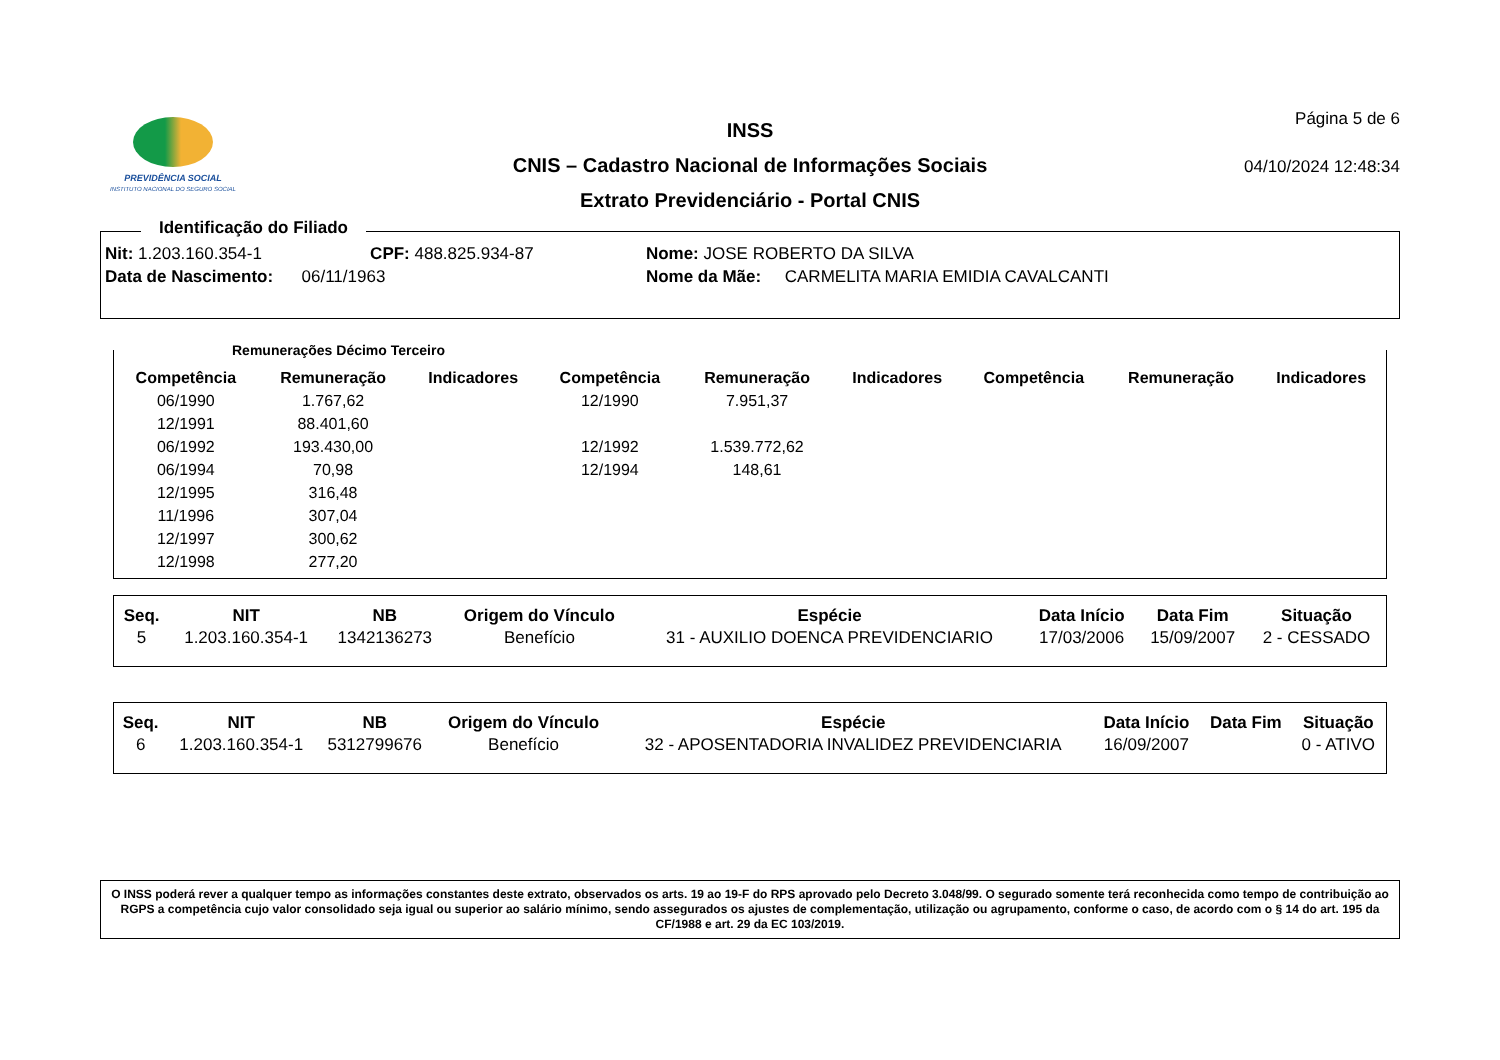PREVIDÊNCIA SOCIAL
INSTITUTO NACIONAL DO SEGURO SOCIAL
INSS
CNIS – Cadastro Nacional de Informações Sociais
Extrato Previdenciário - Portal CNIS
Página 5 de 6
04/10/2024 12:48:34
Identificação do Filiado
| Nit: 1.203.160.354-1 | CPF: 488.825.934-87 | Nome: JOSE ROBERTO DA SILVA |
| Data de Nascimento: 06/11/1963 | | Nome da Mãe: CARMELITA MARIA EMIDIA CAVALCANTI |
Remunerações Décimo Terceiro
| Competência | Remuneração | Indicadores | Competência | Remuneração | Indicadores | Competência | Remuneração | Indicadores |
| --- | --- | --- | --- | --- | --- | --- | --- | --- |
| 06/1990 | 1.767,62 | | 12/1990 | 7.951,37 | | | | |
| 12/1991 | 88.401,60 | | | | | | | |
| 06/1992 | 193.430,00 | | 12/1992 | 1.539.772,62 | | | | |
| 06/1994 | 70,98 | | 12/1994 | 148,61 | | | | |
| 12/1995 | 316,48 | | | | | | | |
| 11/1996 | 307,04 | | | | | | | |
| 12/1997 | 300,62 | | | | | | | |
| 12/1998 | 277,20 | | | | | | | |
| Seq. | NIT | NB | Origem do Vínculo | Espécie | Data Início | Data Fim | Situação |
| --- | --- | --- | --- | --- | --- | --- | --- |
| 5 | 1.203.160.354-1 | 1342136273 | Benefício | 31 - AUXILIO DOENCA PREVIDENCIARIO | 17/03/2006 | 15/09/2007 | 2 - CESSADO |
| Seq. | NIT | NB | Origem do Vínculo | Espécie | Data Início | Data Fim | Situação |
| --- | --- | --- | --- | --- | --- | --- | --- |
| 6 | 1.203.160.354-1 | 5312799676 | Benefício | 32 - APOSENTADORIA INVALIDEZ PREVIDENCIARIA | 16/09/2007 | | 0 - ATIVO |
O INSS poderá rever a qualquer tempo as informações constantes deste extrato, observados os arts. 19 ao 19-F do RPS aprovado pelo Decreto 3.048/99. O segurado somente terá reconhecida como tempo de contribuição ao RGPS a competência cujo valor consolidado seja igual ou superior ao salário mínimo, sendo assegurados os ajustes de complementação, utilização ou agrupamento, conforme o caso, de acordo com o § 14 do art. 195 da CF/1988 e art. 29 da EC 103/2019.